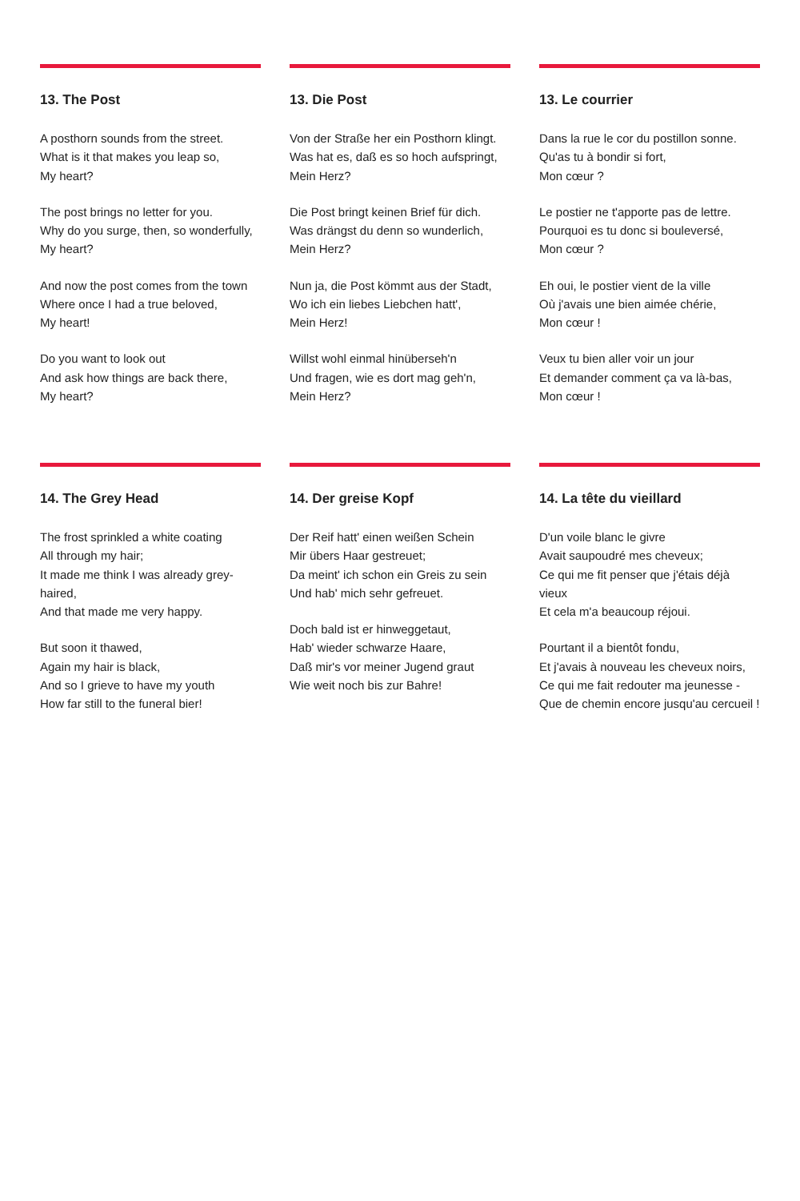13. The Post
A posthorn sounds from the street.
What is it that makes you leap so,
My heart?
The post brings no letter for you.
Why do you surge, then, so wonderfully,
My heart?
And now the post comes from the town
Where once I had a true beloved,
My heart!
Do you want to look out
And ask how things are back there,
My heart?
13. Die Post
Von der Straße her ein Posthorn klingt.
Was hat es, daß es so hoch aufspringt,
Mein Herz?
Die Post bringt keinen Brief für dich.
Was drängst du denn so wunderlich,
Mein Herz?
Nun ja, die Post kömmt aus der Stadt,
Wo ich ein liebes Liebchen hatt',
Mein Herz!
Willst wohl einmal hinüberseh'n
Und fragen, wie es dort mag geh'n,
Mein Herz?
13. Le courrier
Dans la rue le cor du postillon sonne.
Qu'as tu à bondir si fort,
Mon cœur ?
Le postier ne t'apporte pas de lettre.
Pourquoi es tu donc si bouleversé,
Mon cœur ?
Eh oui, le postier vient de la ville
Où j'avais une bien aimée chérie,
Mon cœur !
Veux tu bien aller voir un jour
Et demander comment ça va là-bas,
Mon cœur !
14. The Grey Head
The frost sprinkled a white coating
All through my hair;
It made me think I was already grey-haired,
And that made me very happy.
But soon it thawed,
Again my hair is black,
And so I grieve to have my youth
How far still to the funeral bier!
14. Der greise Kopf
Der Reif hatt' einen weißen Schein
Mir übers Haar gestreuet;
Da meint' ich schon ein Greis zu sein
Und hab' mich sehr gefreuet.
Doch bald ist er hinweggetaut,
Hab' wieder schwarze Haare,
Daß mir's vor meiner Jugend graut
Wie weit noch bis zur Bahre!
14. La tête du vieillard
D'un voile blanc le givre
Avait saupoudré mes cheveux;
Ce qui me fit penser que j'étais déjà vieux
Et cela m'a beaucoup réjoui.
Pourtant il a bientôt fondu,
Et j'avais à nouveau les cheveux noirs,
Ce qui me fait redouter ma jeunesse -
Que de chemin encore jusqu'au cercueil !